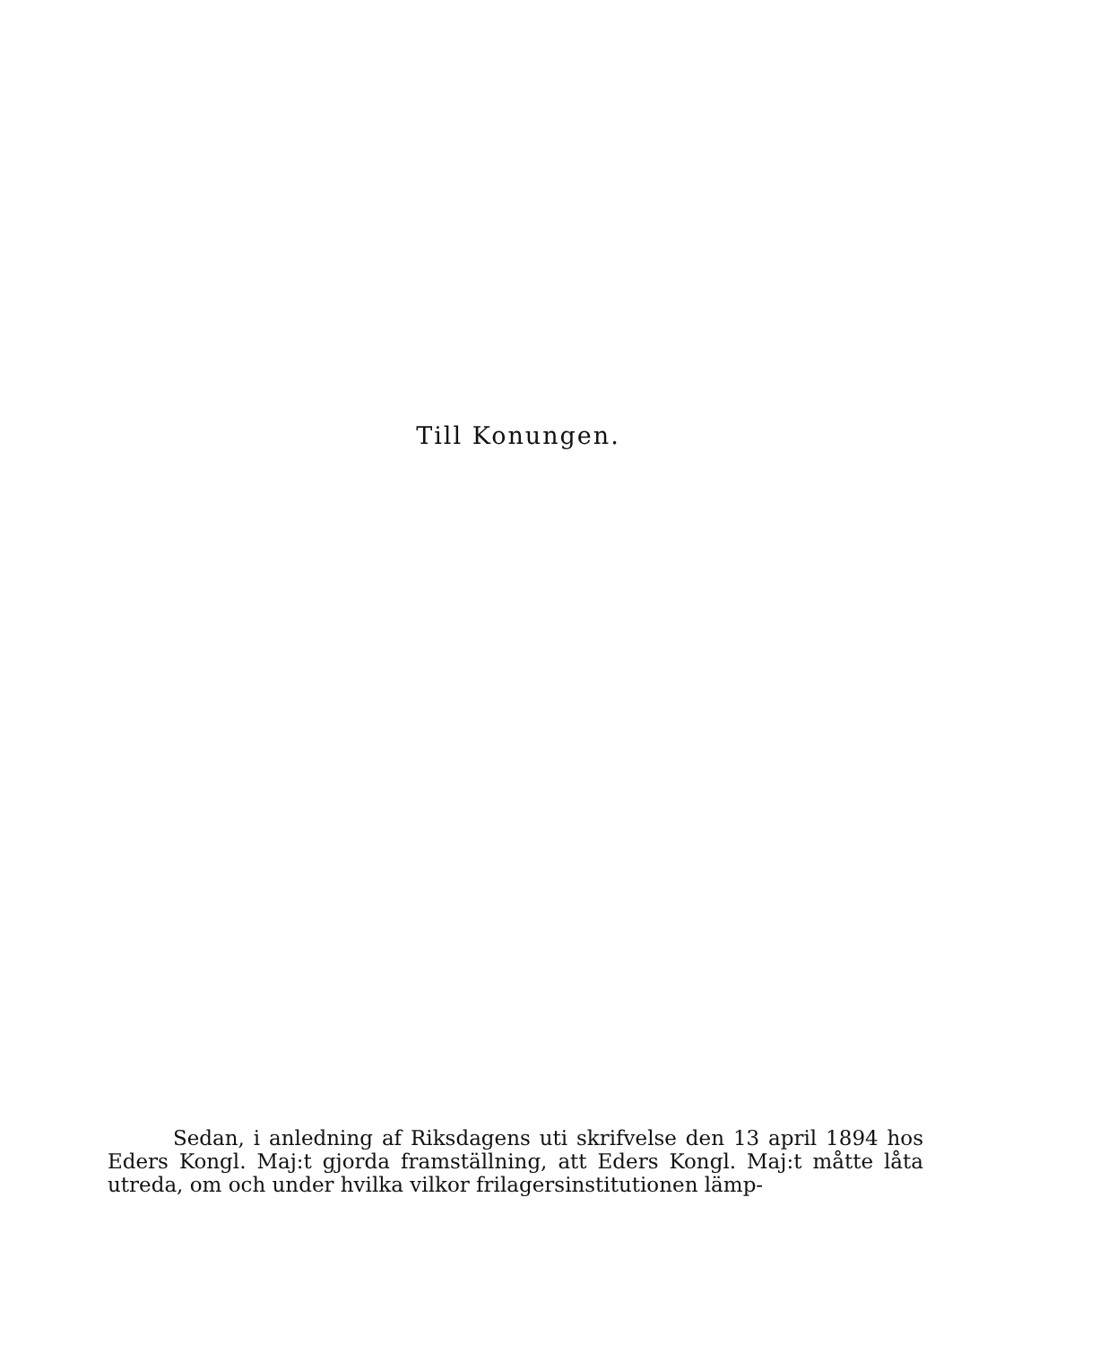Till Konungen.
Sedan, i anledning af Riksdagens uti skrifvelse den 13 april 1894 hos Eders Kongl. Maj:t gjorda framställning, att Eders Kongl. Maj:t måtte låta utreda, om och under hvilka vilkor frilagersinstitutionen lämp-